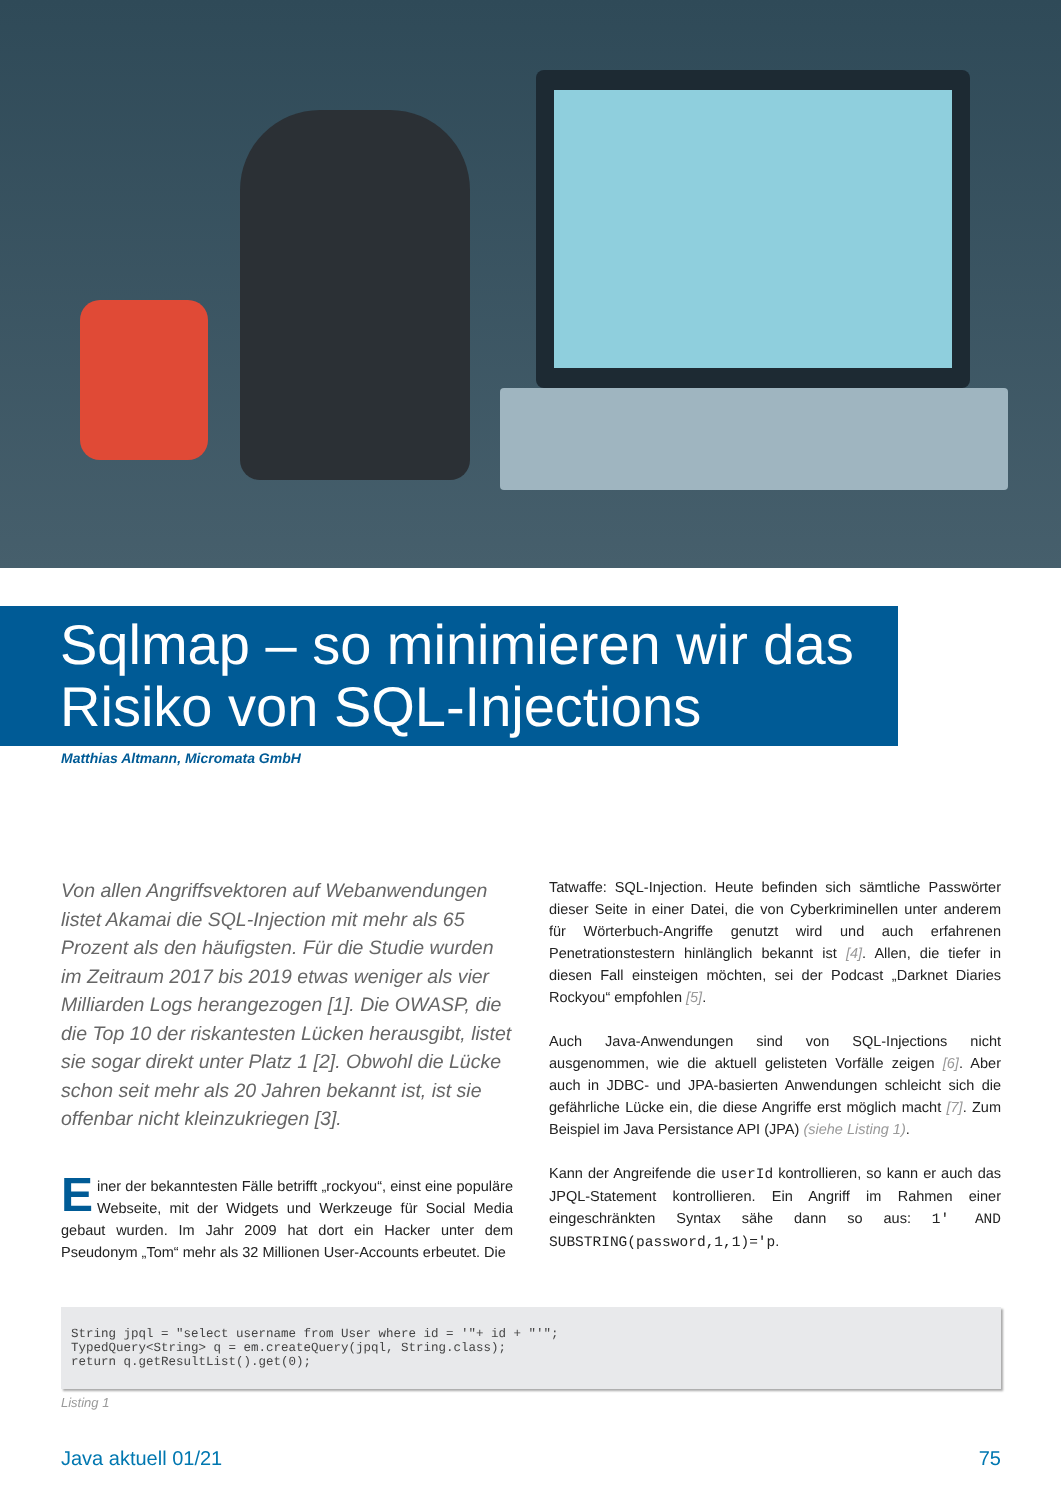Sqlmap – so minimieren wir das Risiko von SQL-Injections
Matthias Altmann, Micromata GmbH
Von allen Angriffsvektoren auf Webanwendungen listet Akamai die SQL-Injection mit mehr als 65 Prozent als den häufigsten. Für die Studie wurden im Zeitraum 2017 bis 2019 etwas weniger als vier Milliarden Logs herangezogen [1]. Die OWASP, die die Top 10 der riskantesten Lücken herausgibt, listet sie sogar direkt unter Platz 1 [2]. Obwohl die Lücke schon seit mehr als 20 Jahren bekannt ist, ist sie offenbar nicht kleinzukriegen [3].
Einer der bekanntesten Fälle betrifft „rockyou“, einst eine populäre Webseite, mit der Widgets und Werkzeuge für Social Media gebaut wurden. Im Jahr 2009 hat dort ein Hacker unter dem Pseudonym „Tom“ mehr als 32 Millionen User-Accounts erbeutet. Die
Tatwaffe: SQL-Injection. Heute befinden sich sämtliche Passwörter dieser Seite in einer Datei, die von Cyberkriminellen unter anderem für Wörterbuch-Angriffe genutzt wird und auch erfahrenen Penetrationstestern hinlänglich bekannt ist [4]. Allen, die tiefer in diesen Fall einsteigen möchten, sei der Podcast „Darknet Diaries Rockyou“ empfohlen [5].
Auch Java-Anwendungen sind von SQL-Injections nicht ausgenommen, wie die aktuell gelisteten Vorfälle zeigen [6]. Aber auch in JDBC- und JPA-basierten Anwendungen schleicht sich die gefährliche Lücke ein, die diese Angriffe erst möglich macht [7]. Zum Beispiel im Java Persistance API (JPA) (siehe Listing 1).
Kann der Angreifende die userId kontrollieren, so kann er auch das JPQL-Statement kontrollieren. Ein Angriff im Rahmen einer eingeschränkten Syntax sähe dann so aus: 1' AND SUBSTRING(password,1,1)='p.
String jpql = "select username from User where id = '"+ id + "'";
TypedQuery<String> q = em.createQuery(jpql, String.class);
return q.getResultList().get(0);
Listing 1
Java aktuell 01/21 75